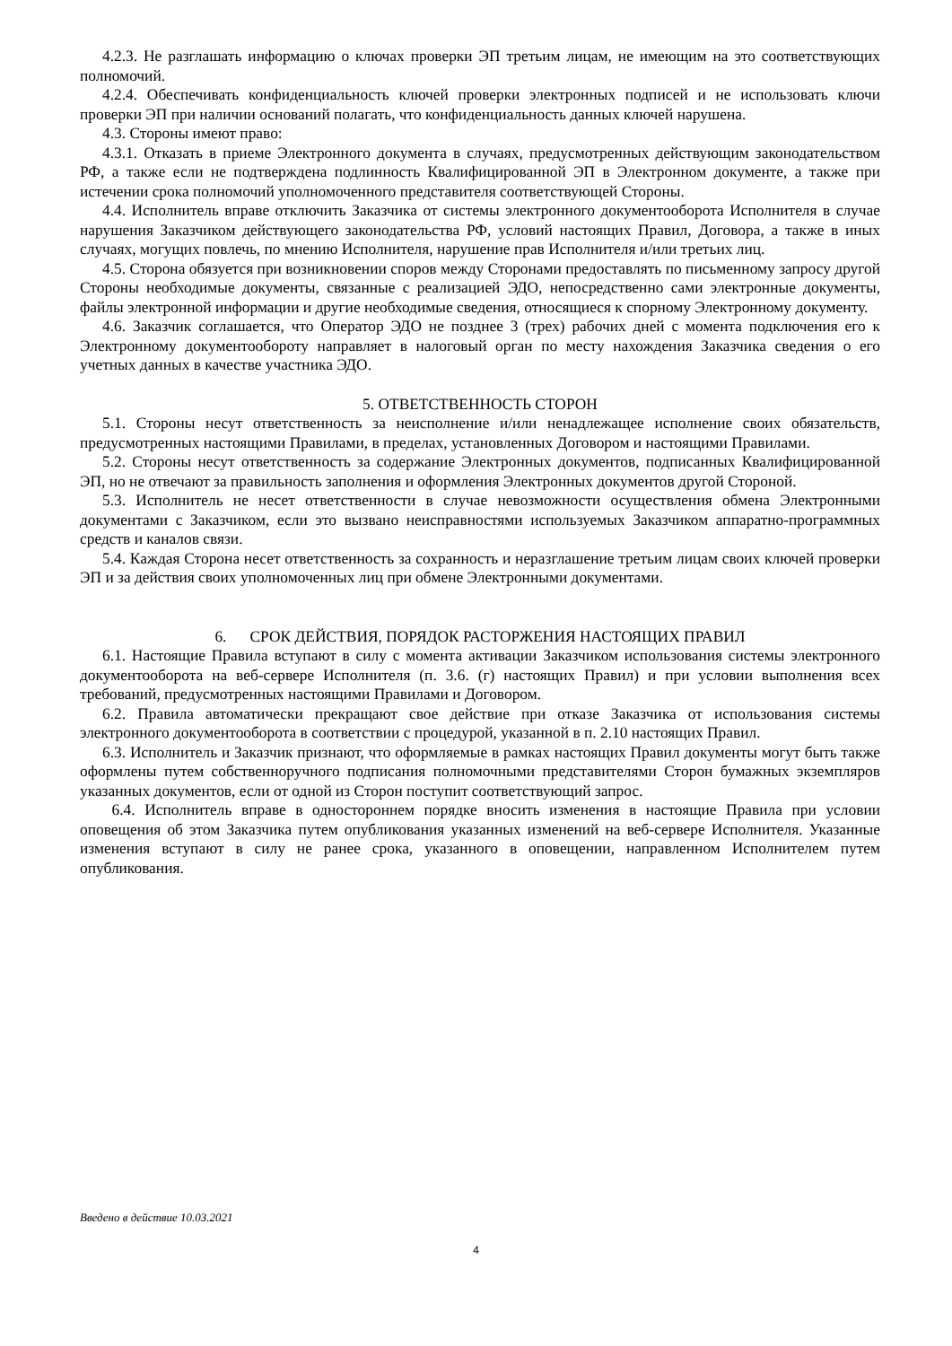4.2.3. Не разглашать информацию о ключах проверки ЭП третьим лицам, не имеющим на это соответствующих полномочий.
4.2.4. Обеспечивать конфиденциальность ключей проверки электронных подписей и не использовать ключи проверки ЭП при наличии оснований полагать, что конфиденциальность данных ключей нарушена.
4.3. Стороны имеют право:
4.3.1. Отказать в приеме Электронного документа в случаях, предусмотренных действующим законодательством РФ, а также если не подтверждена подлинность Квалифицированной ЭП в Электронном документе, а также при истечении срока полномочий уполномоченного представителя соответствующей Стороны.
4.4. Исполнитель вправе отключить Заказчика от системы электронного документооборота Исполнителя в случае нарушения Заказчиком действующего законодательства РФ, условий настоящих Правил, Договора, а также в иных случаях, могущих повлечь, по мнению Исполнителя, нарушение прав Исполнителя и/или третьих лиц.
4.5. Сторона обязуется при возникновении споров между Сторонами предоставлять по письменному запросу другой Стороны необходимые документы, связанные с реализацией ЭДО, непосредственно сами электронные документы, файлы электронной информации и другие необходимые сведения, относящиеся к спорному Электронному документу.
4.6. Заказчик соглашается, что Оператор ЭДО не позднее 3 (трех) рабочих дней с момента подключения его к Электронному документообороту направляет в налоговый орган по месту нахождения Заказчика сведения о его учетных данных в качестве участника ЭДО.
5. ОТВЕТСТВЕННОСТЬ СТОРОН
5.1. Стороны несут ответственность за неисполнение и/или ненадлежащее исполнение своих обязательств, предусмотренных настоящими Правилами, в пределах, установленных Договором и настоящими Правилами.
5.2. Стороны несут ответственность за содержание Электронных документов, подписанных Квалифицированной ЭП, но не отвечают за правильность заполнения и оформления Электронных документов другой Стороной.
5.3. Исполнитель не несет ответственности в случае невозможности осуществления обмена Электронными документами с Заказчиком, если это вызвано неисправностями используемых Заказчиком аппаратно-программных средств и каналов связи.
5.4. Каждая Сторона несет ответственность за сохранность и неразглашение третьим лицам своих ключей проверки ЭП и за действия своих уполномоченных лиц при обмене Электронными документами.
6. СРОК ДЕЙСТВИЯ, ПОРЯДОК РАСТОРЖЕНИЯ НАСТОЯЩИХ ПРАВИЛ
6.1. Настоящие Правила вступают в силу с момента активации Заказчиком использования системы электронного документооборота на веб-сервере Исполнителя (п. 3.6. (г) настоящих Правил) и при условии выполнения всех требований, предусмотренных настоящими Правилами и Договором.
6.2. Правила автоматически прекращают свое действие при отказе Заказчика от использования системы электронного документооборота в соответствии с процедурой, указанной в п. 2.10 настоящих Правил.
6.3. Исполнитель и Заказчик признают, что оформляемые в рамках настоящих Правил документы могут быть также оформлены путем собственноручного подписания полномочными представителями Сторон бумажных экземпляров указанных документов, если от одной из Сторон поступит соответствующий запрос.
6.4. Исполнитель вправе в одностороннем порядке вносить изменения в настоящие Правила при условии оповещения об этом Заказчика путем опубликования указанных изменений на веб-сервере Исполнителя. Указанные изменения вступают в силу не ранее срока, указанного в оповещении, направленном Исполнителем путем опубликования.
Введено в действие 10.03.2021
4